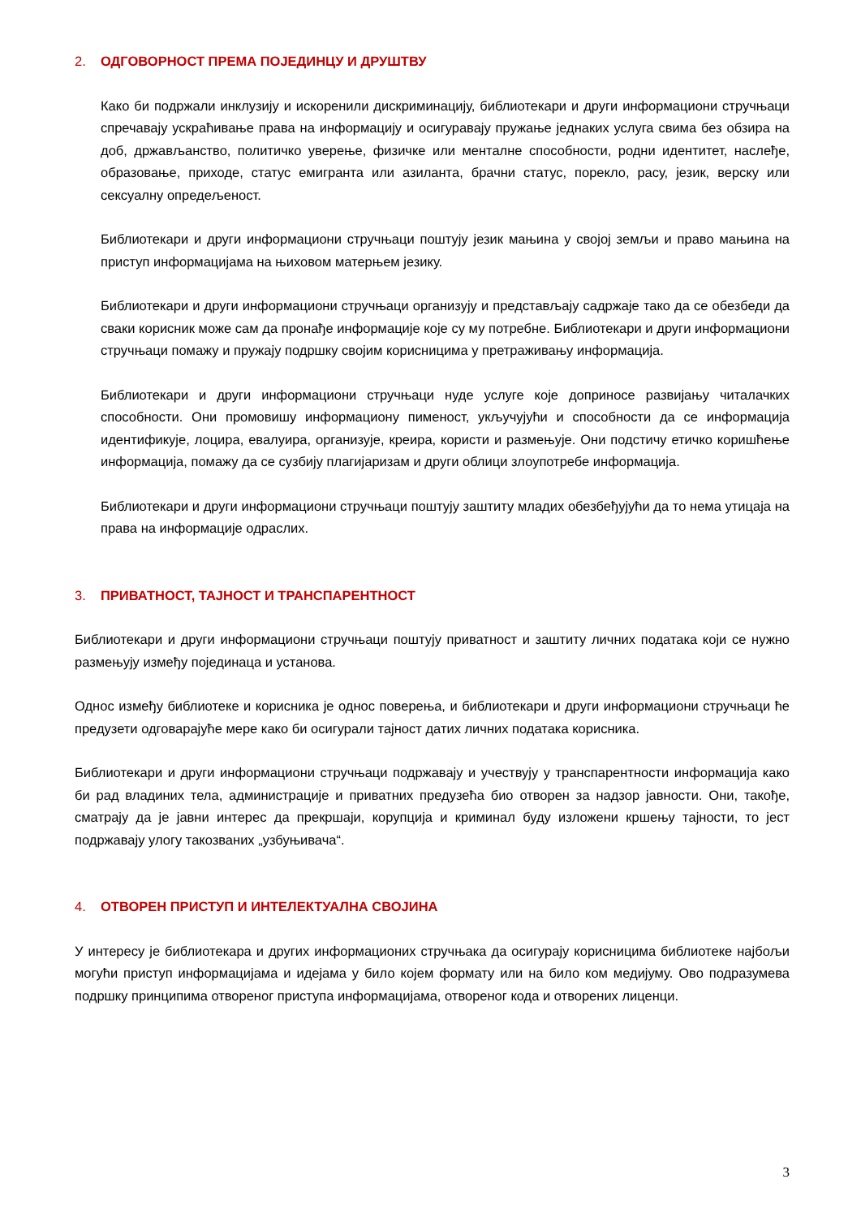2. ОДГОВОРНОСТ ПРЕМА ПОЈЕДИНЦУ И ДРУШТВУ
Како би подржали инклузију и искоренили дискриминацију, библиотекари и други информациони стручњаци спречавају ускраћивање права на информацију и осигуравају пружање једнаких услуга свима без обзира на доб, држављанство, политичко уверење, физичке или менталне способности, родни идентитет, наслеђе, образовање, приходе, статус емигранта или азиланта, брачни статус, порекло, расу, језик, верску или сексуалну опредељеност.
Библиотекари и други информациони стручњаци поштују језик мањина у својој земљи и право мањина на приступ информацијама на њиховом матерњем језику.
Библиотекари и други информациони стручњаци организују и представљају садржаје тако да се обезбеди да сваки корисник може сам да пронађе информације које су му потребне. Библиотекари и други информациони стручњаци помажу и пружају подршку својим корисницима у претраживању информација.
Библиотекари и други информациони стручњаци нуде услуге које доприносе развијању читалачких способности. Они промовишу информациону пименост, укључујући и способности да се информација идентификује, лоцира, евалуира, организује, креира, користи и размењује. Они подстичу етичко коришћење информација, помажу да се сузбију плагијаризам и други облици злоупотребе информација.
Библиотекари и други информациони стручњаци поштују заштиту младих обезбеђујући да то нема утицаја на права на информације одраслих.
3. ПРИВАТНОСТ, ТАЈНОСТ И ТРАНСПАРЕНТНОСТ
Библиотекари и други информациони стручњаци поштују приватност и заштиту личних података који се нужно размењују између појединаца и установа.
Однос између библиотеке и корисника је однос поверења, и библиотекари и други информациони стручњаци ће предузети одговарајуће мере како би осигурали тајност датих личних података корисника.
Библиотекари и други информациони стручњаци подржавају и учествују у транспарентности информација како би рад владиних тела, администрације и приватних предузећа био отворен за надзор јавности. Они, такође, сматрају да је јавни интерес да прекршаји, корупција и криминал буду изложени кршењу тајности, то јест подржавају улогу такозваних „узбуњивача“.
4. ОТВОРЕН ПРИСТУП И ИНТЕЛЕКТУАЛНА СВОЈИНА
У интересу је библиотекара и других информационих стручњака да осигурају корисницима библиотеке најбољи могући приступ информацијама и идејама у било којем формату или на било ком медијуму. Ово подразумева подршку принципима отвореног приступа информацијама, отвореног кода и отворених лиценци.
3